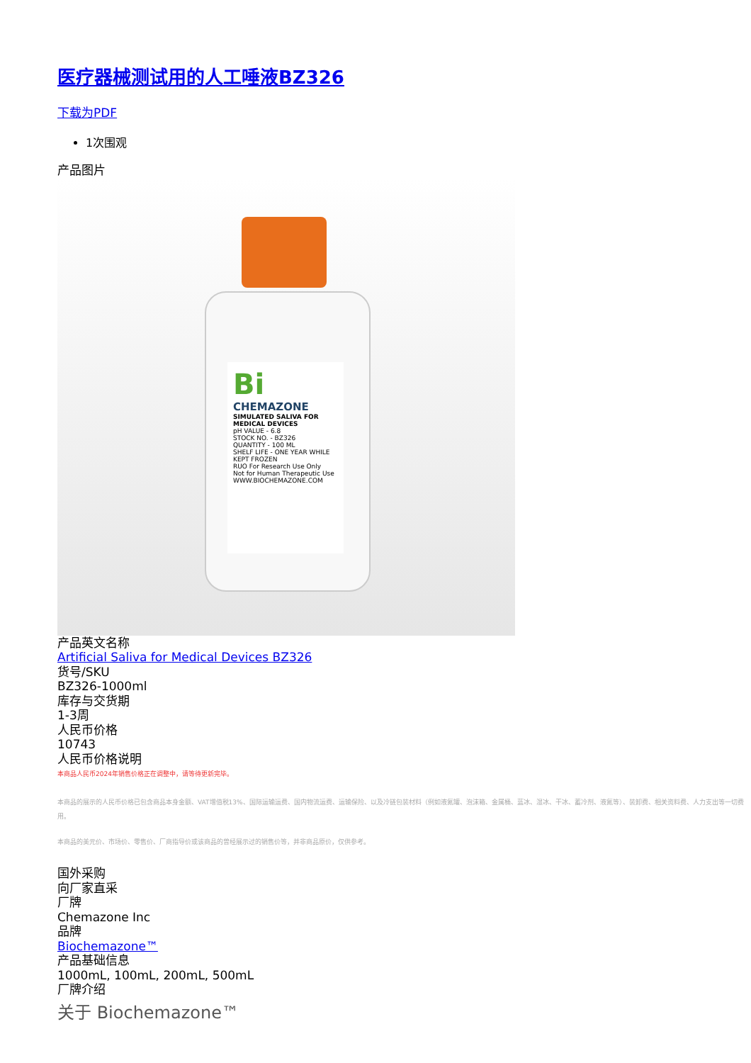医疗器械测试用的人工唾液BZ326
下载为PDF
1次围观
产品图片
Bi
CHEMAZONE
SIMULATED SALIVA FOR MEDICAL DEVICES
pH VALUE - 6.8
STOCK NO. - BZ326
QUANTITY - 100 ML
SHELF LIFE - ONE YEAR WHILE KEPT FROZEN
RUO For Research Use Only
Not for Human Therapeutic Use
WWW.BIOCHEMAZONE.COM
产品英文名称
Artificial Saliva for Medical Devices BZ326
货号/SKU
BZ326-1000ml
库存与交货期
1-3周
人民币价格
10743
人民币价格说明
本商品人民币2024年销售价格正在调整中，请等待更新完毕。
本商品的展示的人民币价格已包含商品本身金额、VAT增值税13%、国际运输运费、国内物流运费、运输保险、以及冷链包装材料（例如液氮罐、泡沫箱、金属桶、蓝冰、湿冰、干冰、蓄冷剂、液氮等）、装卸费、相关资料费、人力支出等一切费用。
本商品的美元价、市场价、零售价、厂商指导价或该商品的曾经展示过的销售价等，并非商品原价，仅供参考。
国外采购
向厂家直采
厂牌
Chemazone Inc
品牌
Biochemazone™
产品基础信息
1000mL, 100mL, 200mL, 500mL
厂牌介绍
关于 Biochemazone™